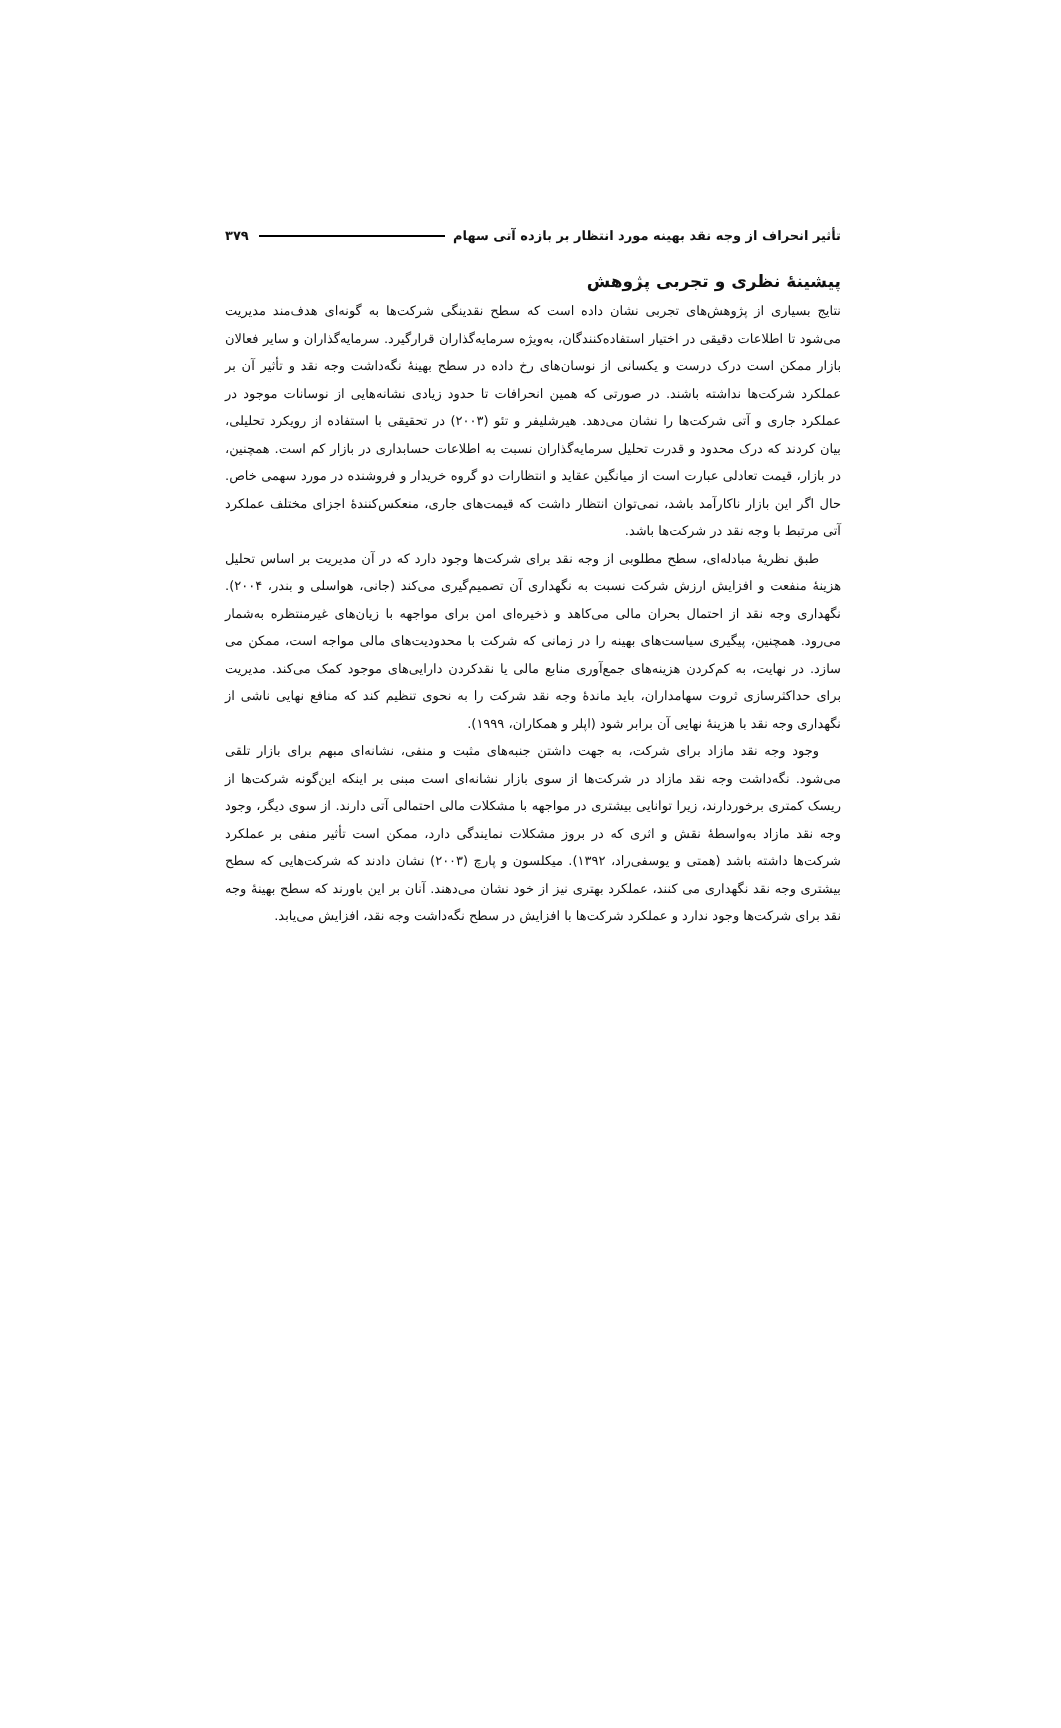تأثیر انحراف از وجه نقد بهینه مورد انتظار بر بازده آتی سهام ۳۷۹
پیشینهٔ نظری و تجربی پژوهش
نتایج بسیاری از پژوهش‌های تجربی نشان داده است که سطح نقدینگی شرکت‌ها به گونه‌ای هدف‌مند مدیریت می‌شود تا اطلاعات دقیقی در اختیار استفاده‌کنندگان، به‌ویژه سرمایه‌گذاران قرارگیرد. سرمایه‌گذاران و سایر فعالان بازار ممکن است درک درست و یکسانی از نوسان‌های رخ داده در سطح بهینهٔ نگه‌داشت وجه نقد و تأثیر آن بر عملکرد شرکت‌ها نداشته باشند. در صورتی که همین انحرافات تا حدود زیادی نشانه‌هایی از نوسانات موجود در عملکرد جاری و آتی شرکت‌ها را نشان می‌دهد. هیرشلیفر و تئو (۲۰۰۳) در تحقیقی با استفاده از رویکرد تحلیلی، بیان کردند که درک محدود و قدرت تحلیل سرمایه‌گذاران نسبت به اطلاعات حسابداری در بازار کم است. همچنین، در بازار، قیمت تعادلی عبارت است از میانگین عقاید و انتظارات دو گروه خریدار و فروشنده در مورد سهمی خاص. حال اگر این بازار ناکارآمد باشد، نمی‌توان انتظار داشت که قیمت‌های جاری، منعکس‌کنندهٔ اجزای مختلف عملکرد آتی مرتبط با وجه نقد در شرکت‌ها باشد.
طبق نظریهٔ مبادله‌ای، سطح مطلوبی از وجه نقد برای شرکت‌ها وجود دارد که در آن مدیریت بر اساس تحلیل هزینهٔ منفعت و افزایش ارزش شرکت نسبت به نگهداری آن تصمیم‌گیری می‌کند (جانی، هواسلی و بندر، ۲۰۰۴). نگهداری وجه نقد از احتمال بحران مالی می‌کاهد و ذخیره‌ای امن برای مواجهه با زیان‌های غیرمنتظره به‌شمار می‌رود. همچنین، پیگیری سیاست‌های بهینه را در زمانی که شرکت با محدودیت‌های مالی مواجه است، ممکن می سازد. در نهایت، به کم‌کردن هزینه‌های جمع‌آوری منابع مالی یا نقدکردن دارایی‌های موجود کمک می‌کند. مدیریت برای حداکثرسازی ثروت سهامداران، باید ماندهٔ وجه نقد شرکت را به نحوی تنظیم کند که منافع نهایی ناشی از نگهداری وجه نقد با هزینهٔ نهایی آن برابر شود (اپلر و همکاران، ۱۹۹۹).
وجود وجه نقد مازاد برای شرکت، به جهت داشتن جنبه‌های مثبت و منفی، نشانه‌ای مبهم برای بازار تلقی می‌شود. نگه‌داشت وجه نقد مازاد در شرکت‌ها از سوی بازار نشانه‌ای است مبنی بر اینکه این‌گونه شرکت‌ها از ریسک کمتری برخوردارند، زیرا توانایی بیشتری در مواجهه با مشکلات مالی احتمالی آتی دارند. از سوی دیگر، وجود وجه نقد مازاد به‌واسطهٔ نقش و اثری که در بروز مشکلات نمایندگی دارد، ممکن است تأثیر منفی بر عملکرد شرکت‌ها داشته باشد (همتی و یوسفی‌راد، ۱۳۹۲). میکلسون و پارچ (۲۰۰۳) نشان دادند که شرکت‌هایی که سطح بیشتری وجه نقد نگهداری می کنند، عملکرد بهتری نیز از خود نشان می‌دهند. آنان بر این باورند که سطح بهینهٔ وجه نقد برای شرکت‌ها وجود ندارد و عملکرد شرکت‌ها با افزایش در سطح نگه‌داشت وجه نقد، افزایش می‌یابد.